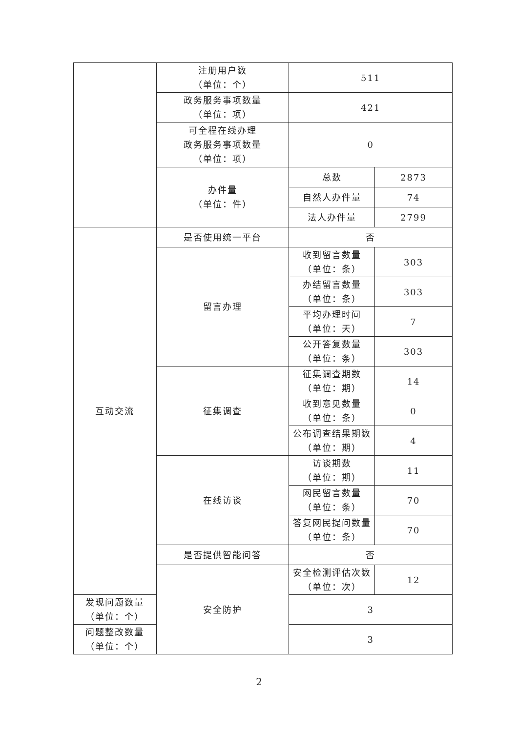| | 注册用户数 （单位：个） | 511 | |
| | 政务服务事项数量 （单位：项） | 421 | |
| | 可全程在线办理 政务服务事项数量 （单位：项） | 0 | |
| | 办件量 （单位：件） | 总数 | 2873 |
| | | 自然人办件量 | 74 |
| | | 法人办件量 | 2799 |
| 互动交流 | 是否使用统一平台 | 否 | |
| | 留言办理 | 收到留言数量 （单位：条） | 303 |
| | | 办结留言数量 （单位：条） | 303 |
| | | 平均办理时间 （单位：天） | 7 |
| | | 公开答复数量 （单位：条） | 303 |
| | 征集调查 | 征集调查期数 （单位：期） | 14 |
| | | 收到意见数量 （单位：条） | 0 |
| | | 公布调查结果期数 （单位：期） | 4 |
| | 在线访谈 | 访谈期数 （单位：期） | 11 |
| | | 网民留言数量 （单位：条） | 70 |
| | | 答复网民提问数量 （单位：条） | 70 |
| | 是否提供智能问答 | 否 | |
| | 安全防护 | 安全检测评估次数 （单位：次） | 12 |
| 发现问题数量 （单位：个） | | 3 | |
| 问题整改数量 （单位：个） | | 3 | |
2